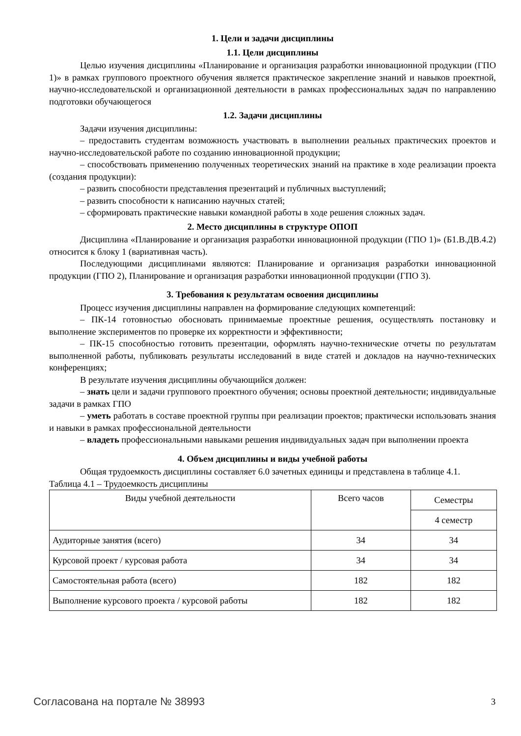1. Цели и задачи дисциплины
1.1. Цели дисциплины
Целью изучения дисциплины «Планирование и организация разработки инновационной продукции (ГПО 1)» в рамках группового проектного обучения является практическое закрепление знаний и навыков проектной, научно-исследовательской и организационной деятельности в рамках профессиональных задач по направлению подготовки обучающегося
1.2. Задачи дисциплины
Задачи изучения дисциплины:
– предоставить студентам возможность участвовать в выполнении реальных практических проектов и научно-исследовательской работе по созданию инновационной продукции;
– способствовать применению полученных теоретических знаний на практике в ходе реализации проекта (создания продукции):
– развить способности представления презентаций и публичных выступлений;
– развить способности к написанию научных статей;
– сформировать практические навыки командной работы в ходе решения сложных задач.
2. Место дисциплины в структуре ОПОП
Дисциплина «Планирование и организация разработки инновационной продукции (ГПО 1)» (Б1.В.ДВ.4.2) относится к блоку 1 (вариативная часть).
Последующими дисциплинами являются: Планирование и организация разработки инновационной продукции (ГПО 2), Планирование и организация разработки инновационной продукции (ГПО 3).
3. Требования к результатам освоения дисциплины
Процесс изучения дисциплины направлен на формирование следующих компетенций:
– ПК-14 готовностью обосновать принимаемые проектные решения, осуществлять постановку и выполнение экспериментов по проверке их корректности и эффективности;
– ПК-15 способностью готовить презентации, оформлять научно-технические отчеты по результатам выполненной работы, публиковать результаты исследований в виде статей и докладов на научно-технических конференциях;
В результате изучения дисциплины обучающийся должен:
– знать цели и задачи группового проектного обучения; основы проектной деятельности; индивидуальные задачи в рамках ГПО
– уметь работать в составе проектной группы при реализации проектов; практически использовать знания и навыки в рамках профессиональной деятельности
– владеть профессиональными навыками решения индивидуальных задач при выполнении проекта
4. Объем дисциплины и виды учебной работы
Общая трудоемкость дисциплины составляет 6.0 зачетных единицы и представлена в таблице 4.1.
Таблица 4.1 – Трудоемкость дисциплины
| Виды учебной деятельности | Всего часов | Семестры |
| | | 4 семестр |
| Аудиторные занятия (всего) | 34 | 34 |
| Курсовой проект / курсовая работа | 34 | 34 |
| Самостоятельная работа (всего) | 182 | 182 |
| Выполнение курсового проекта / курсовой работы | 182 | 182 |
Согласована на портале № 38993 3